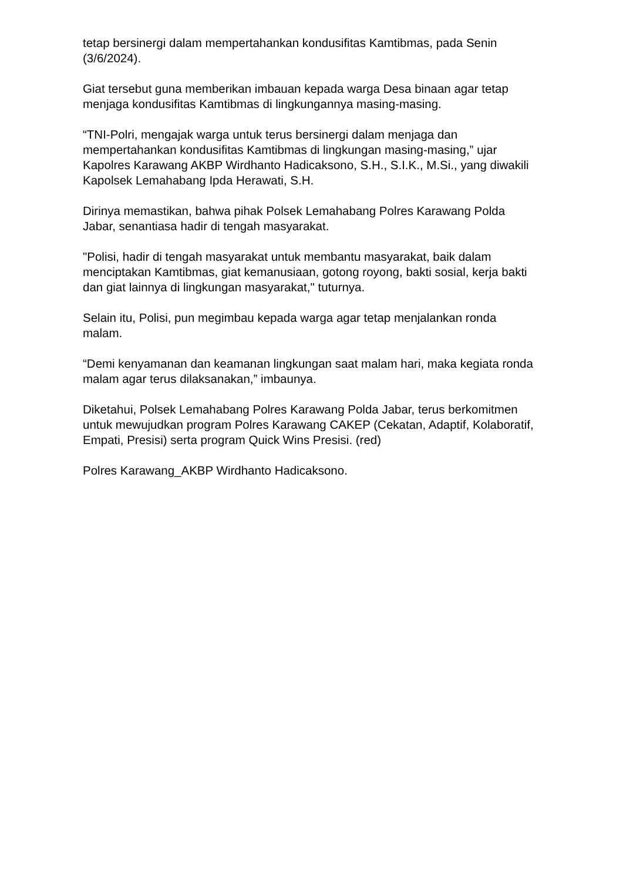tetap bersinergi dalam mempertahankan kondusifitas Kamtibmas, pada Senin (3/6/2024).
Giat tersebut guna memberikan imbauan kepada warga Desa binaan agar tetap menjaga kondusifitas Kamtibmas di lingkungannya masing-masing.
“TNI-Polri, mengajak warga untuk terus bersinergi dalam menjaga dan mempertahankan kondusifitas Kamtibmas di lingkungan masing-masing,” ujar Kapolres Karawang AKBP Wirdhanto Hadicaksono, S.H., S.I.K., M.Si., yang diwakili Kapolsek Lemahabang Ipda Herawati, S.H.
Dirinya memastikan, bahwa pihak Polsek Lemahabang Polres Karawang Polda Jabar, senantiasa hadir di tengah masyarakat.
"Polisi, hadir di tengah masyarakat untuk membantu masyarakat, baik dalam menciptakan Kamtibmas, giat kemanusiaan, gotong royong, bakti sosial, kerja bakti dan giat lainnya di lingkungan masyarakat," tuturnya.
Selain itu, Polisi, pun megimbau kepada warga agar tetap menjalankan ronda malam.
“Demi kenyamanan dan keamanan lingkungan saat malam hari, maka kegiata ronda malam agar terus dilaksanakan,” imbaunya.
Diketahui, Polsek Lemahabang Polres Karawang Polda Jabar, terus berkomitmen untuk mewujudkan program Polres Karawang CAKEP (Cekatan, Adaptif, Kolaboratif, Empati, Presisi) serta program Quick Wins Presisi. (red)
Polres Karawang_AKBP Wirdhanto Hadicaksono.